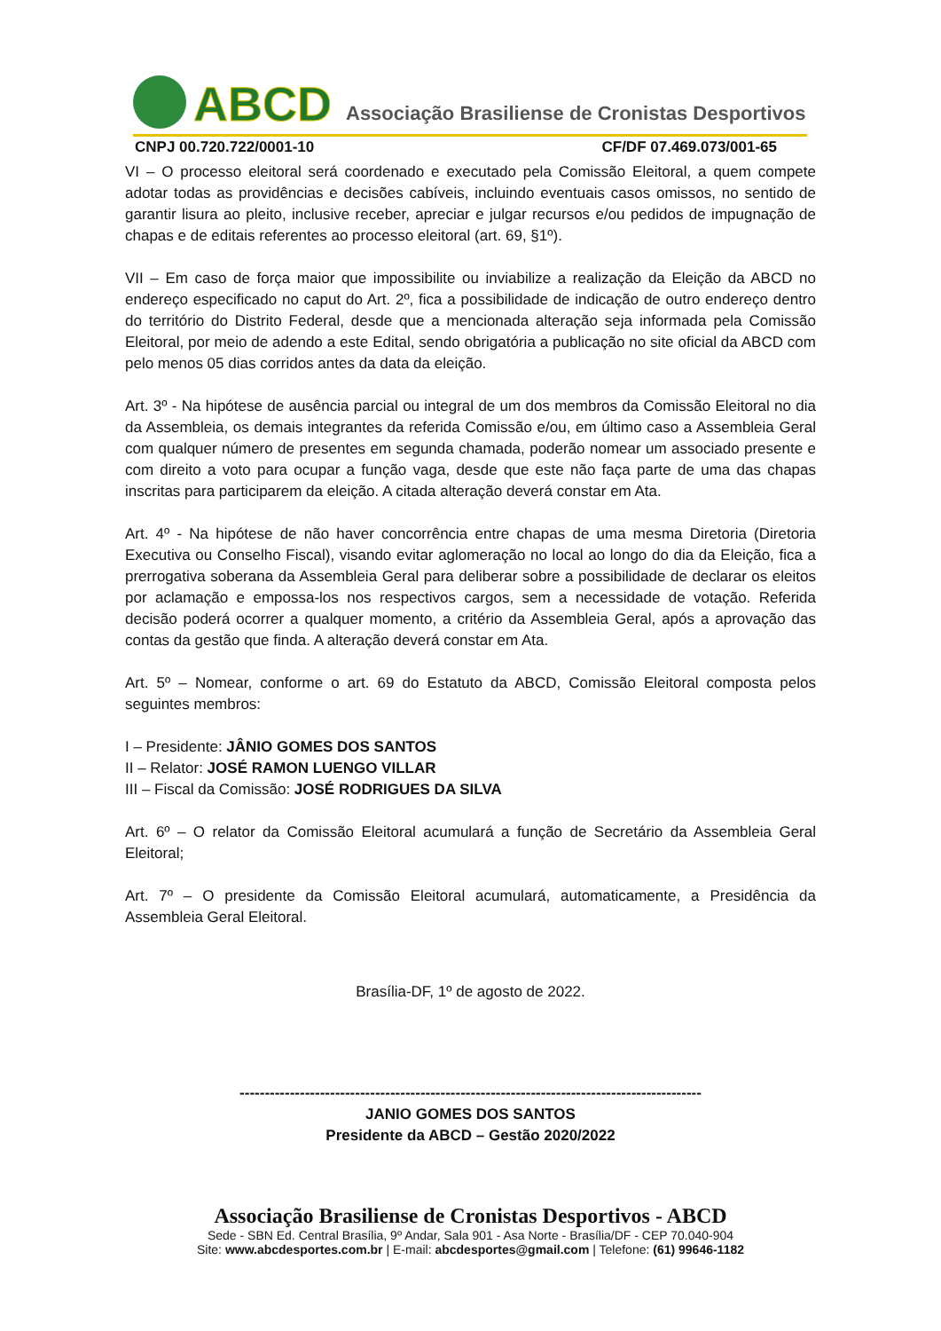ABCD Associação Brasiliense de Cronistas Desportivos
CNPJ 00.720.722/0001-10 CF/DF 07.469.073/001-65
VI – O processo eleitoral será coordenado e executado pela Comissão Eleitoral, a quem compete adotar todas as providências e decisões cabíveis, incluindo eventuais casos omissos, no sentido de garantir lisura ao pleito, inclusive receber, apreciar e julgar recursos e/ou pedidos de impugnação de chapas e de editais referentes ao processo eleitoral (art. 69, §1º).
VII – Em caso de força maior que impossibilite ou inviabilize a realização da Eleição da ABCD no endereço especificado no caput do Art. 2º, fica a possibilidade de indicação de outro endereço dentro do território do Distrito Federal, desde que a mencionada alteração seja informada pela Comissão Eleitoral, por meio de adendo a este Edital, sendo obrigatória a publicação no site oficial da ABCD com pelo menos 05 dias corridos antes da data da eleição.
Art. 3º - Na hipótese de ausência parcial ou integral de um dos membros da Comissão Eleitoral no dia da Assembleia, os demais integrantes da referida Comissão e/ou, em último caso a Assembleia Geral com qualquer número de presentes em segunda chamada, poderão nomear um associado presente e com direito a voto para ocupar a função vaga, desde que este não faça parte de uma das chapas inscritas para participarem da eleição. A citada alteração deverá constar em Ata.
Art. 4º - Na hipótese de não haver concorrência entre chapas de uma mesma Diretoria (Diretoria Executiva ou Conselho Fiscal), visando evitar aglomeração no local ao longo do dia da Eleição, fica a prerrogativa soberana da Assembleia Geral para deliberar sobre a possibilidade de declarar os eleitos por aclamação e empossa-los nos respectivos cargos, sem a necessidade de votação. Referida decisão poderá ocorrer a qualquer momento, a critério da Assembleia Geral, após a aprovação das contas da gestão que finda. A alteração deverá constar em Ata.
Art. 5º – Nomear, conforme o art. 69 do Estatuto da ABCD, Comissão Eleitoral composta pelos seguintes membros:
I – Presidente: JÂNIO GOMES DOS SANTOS
II – Relator: JOSÉ RAMON LUENGO VILLAR
III – Fiscal da Comissão: JOSÉ RODRIGUES DA SILVA
Art. 6º – O relator da Comissão Eleitoral acumulará a função de Secretário da Assembleia Geral Eleitoral;
Art. 7º – O presidente da Comissão Eleitoral acumulará, automaticamente, a Presidência da Assembleia Geral Eleitoral.
Brasília-DF, 1º de agosto de 2022.
--------------------------------------------------------------------------------------------
JANIO GOMES DOS SANTOS
Presidente da ABCD – Gestão 2020/2022
Associação Brasiliense de Cronistas Desportivos - ABCD
Sede - SBN Ed. Central Brasília, 9º Andar, Sala 901 - Asa Norte - Brasília/DF - CEP 70.040-904
Site: www.abcdesportes.com.br | E-mail: abcdesportes@gmail.com | Telefone: (61) 99646-1182